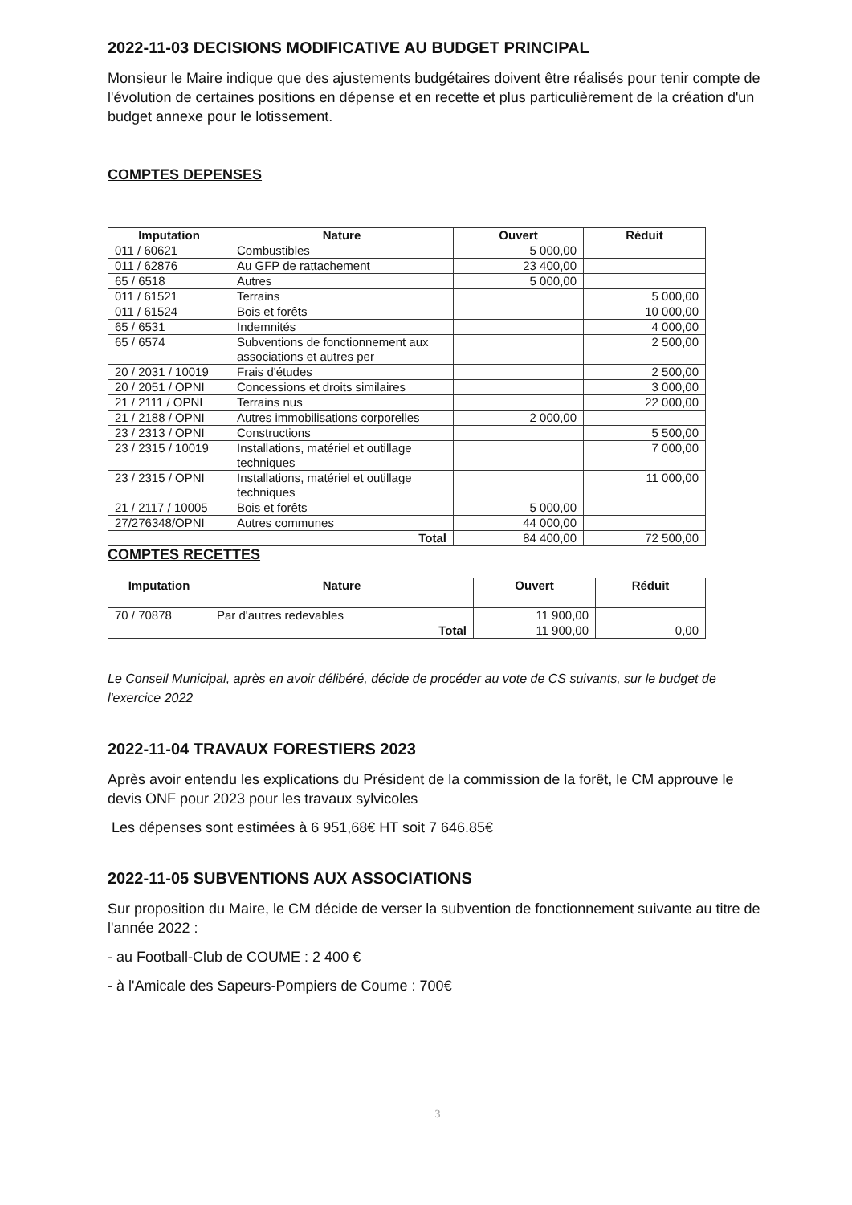2022-11-03 DECISIONS MODIFICATIVE AU BUDGET PRINCIPAL
Monsieur le Maire indique que des ajustements budgétaires doivent être réalisés pour tenir compte de l'évolution de certaines positions en dépense et en recette et plus particulièrement de la création d'un budget annexe pour le lotissement.
COMPTES DEPENSES
| Imputation | Nature | Ouvert | Réduit |
| --- | --- | --- | --- |
| 011 / 60621 | Combustibles | 5 000,00 | |
| 011 / 62876 | Au GFP de rattachement | 23 400,00 | |
| 65 / 6518 | Autres | 5 000,00 | |
| 011 / 61521 | Terrains | | 5 000,00 |
| 011 / 61524 | Bois et forêts | | 10 000,00 |
| 65 / 6531 | Indemnités | | 4 000,00 |
| 65 / 6574 | Subventions de fonctionnement aux associations et autres per | | 2 500,00 |
| 20 / 2031 / 10019 | Frais d'études | | 2 500,00 |
| 20 / 2051 / OPNI | Concessions et droits similaires | | 3 000,00 |
| 21 / 2111 / OPNI | Terrains nus | | 22 000,00 |
| 21 / 2188 / OPNI | Autres immobilisations corporelles | 2 000,00 | |
| 23 / 2313 / OPNI | Constructions | | 5 500,00 |
| 23 / 2315 / 10019 | Installations, matériel et outillage techniques | | 7 000,00 |
| 23 / 2315 / OPNI | Installations, matériel et outillage techniques | | 11 000,00 |
| 21 / 2117 / 10005 | Bois et forêts | 5 000,00 | |
| 27/276348/OPNI | Autres communes | 44 000,00 | |
| Total | | 84 400,00 | 72 500,00 |
COMPTES RECETTES
| Imputation | Nature | Ouvert | Réduit |
| --- | --- | --- | --- |
| 70 / 70878 | Par d'autres redevables | 11 900,00 | |
| Total | | 11 900,00 | 0,00 |
Le Conseil Municipal, après en avoir délibéré, décide de procéder au vote de CS suivants, sur le budget de l'exercice 2022
2022-11-04 TRAVAUX FORESTIERS 2023
Après avoir entendu les explications du Président de la commission de la forêt, le CM approuve le devis ONF pour 2023 pour les travaux sylvicoles
Les dépenses sont estimées à 6 951,68€ HT soit 7 646.85€
2022-11-05 SUBVENTIONS AUX ASSOCIATIONS
Sur proposition du Maire, le CM décide de verser la subvention de fonctionnement suivante au titre de l'année 2022 :
- au Football-Club de COUME : 2 400 €
- à l'Amicale des Sapeurs-Pompiers de Coume : 700€
3